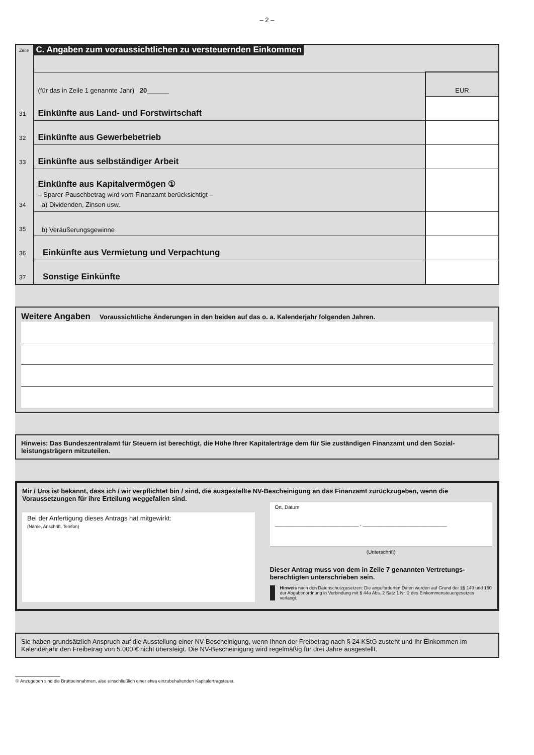– 2 –
| Zeile | C. Angaben zum voraussichtlichen zu versteuernden Einkommen | |
| | (für das in Zeile 1 genannte Jahr) 20 ______ | EUR |
| 31 | Einkünfte aus Land- und Forstwirtschaft | |
| 32 | Einkünfte aus Gewerbebetrieb | |
| 33 | Einkünfte aus selbständiger Arbeit | |
| 34 | Einkünfte aus Kapitalvermögen ① – Sparer-Pauschbetrag wird vom Finanzamt berücksichtigt – a) Dividenden, Zinsen usw. | |
| 35 | b) Veräußerungsgewinne | |
| 36 | Einkünfte aus Vermietung und Verpachtung | |
| 37 | Sonstige Einkünfte | |
Weitere Angaben Voraussichtliche Änderungen in den beiden auf das o. a. Kalenderjahr folgenden Jahren.
Hinweis: Das Bundeszentralamt für Steuern ist berechtigt, die Höhe Ihrer Kapitalerträge dem für Sie zuständigen Finanzamt und den Sozial-leistungsträgern mitzuteilen.
Mir / Uns ist bekannt, dass ich / wir verpflichtet bin / sind, die ausgestellte NV-Bescheinigung an das Finanzamt zurückzugeben, wenn die Voraussetzungen für ihre Erteilung weggefallen sind.
Bei der Anfertigung dieses Antrags hat mitgewirkt:
(Name, Anschrift, Telefon)
Ort, Datum
______________________________ , ______________________________
(Unterschrift)
Dieser Antrag muss von dem in Zeile 7 genannten Vertretungs-berechtigten unterschrieben sein.
Hinweis nach den Datenschutzgesetzen: Die angeforderten Daten werden auf Grund der §§ 149 und 150 der Abgabenordnung in Verbindung mit § 44a Abs. 2 Satz 1 Nr. 2 des Einkommensteuergesetzes verlangt.
Sie haben grundsätzlich Anspruch auf die Ausstellung einer NV-Bescheinigung, wenn Ihnen der Freibetrag nach § 24 KStG zusteht und Ihr Einkommen im Kalenderjahr den Freibetrag von 5.000 € nicht übersteigt. Die NV-Bescheinigung wird regelmäßig für drei Jahre ausgestellt.
① Anzugeben sind die Bruttoeinnahmen, also einschließlich einer etwa einzubehaltenden Kapitalertragsteuer.